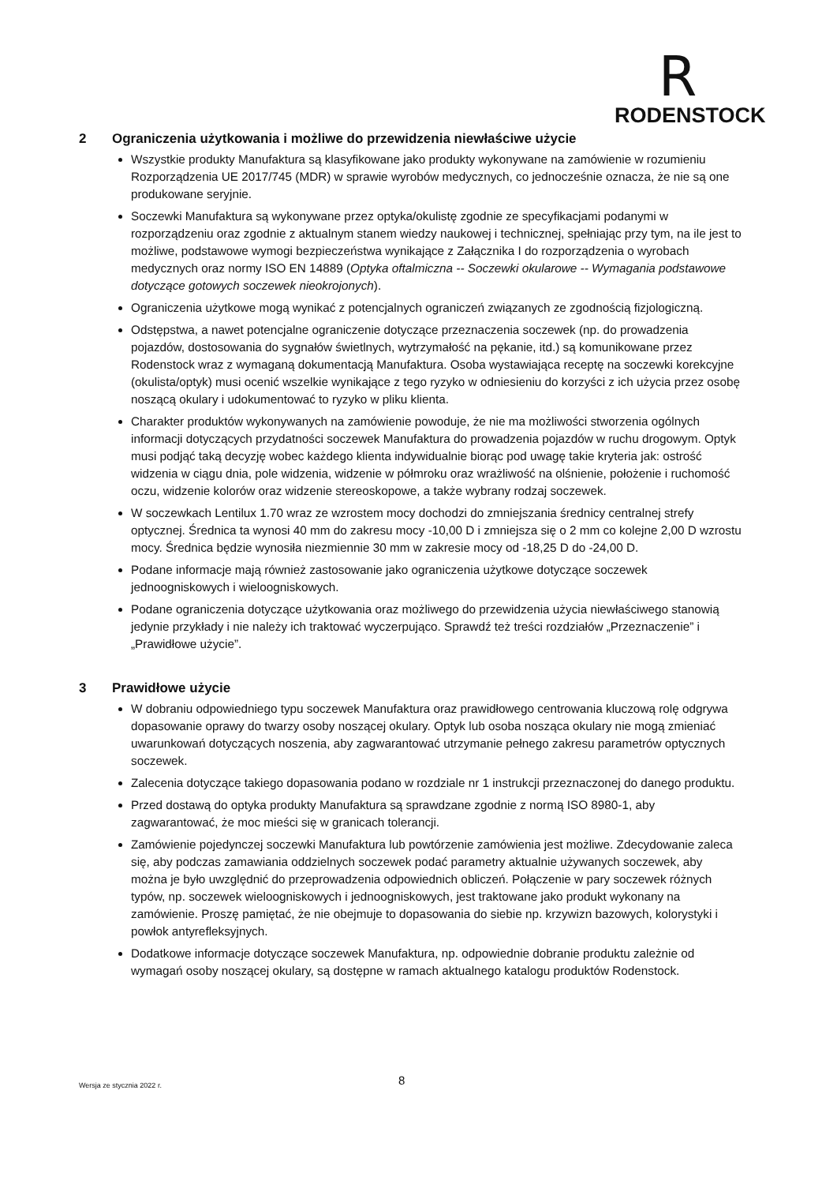R
RODENSTOCK
2 Ograniczenia użytkowania i możliwe do przewidzenia niewłaściwe użycie
Wszystkie produkty Manufaktura są klasyfikowane jako produkty wykonywane na zamówienie w rozumieniu Rozporządzenia UE 2017/745 (MDR) w sprawie wyrobów medycznych, co jednocześnie oznacza, że nie są one produkowane seryjnie.
Soczewki Manufaktura są wykonywane przez optyka/okulistę zgodnie ze specyfikacjami podanymi w rozporządzeniu oraz zgodnie z aktualnym stanem wiedzy naukowej i technicznej, spełniając przy tym, na ile jest to możliwe, podstawowe wymogi bezpieczeństwa wynikające z Załącznika I do rozporządzenia o wyrobach medycznych oraz normy ISO EN 14889 (Optyka oftalmiczna -- Soczewki okularowe -- Wymagania podstawowe dotyczące gotowych soczewek nieokrojonych).
Ograniczenia użytkowe mogą wynikać z potencjalnych ograniczeń związanych ze zgodnością fizjologiczną.
Odstępstwa, a nawet potencjalne ograniczenie dotyczące przeznaczenia soczewek (np. do prowadzenia pojazdów, dostosowania do sygnałów świetlnych, wytrzymałość na pękanie, itd.) są komunikowane przez Rodenstock wraz z wymaganą dokumentacją Manufaktura. Osoba wystawiająca receptę na soczewki korekcyjne (okulista/optyk) musi ocenić wszelkie wynikające z tego ryzyko w odniesieniu do korzyści z ich użycia przez osobę noszącą okulary i udokumentować to ryzyko w pliku klienta.
Charakter produktów wykonywanych na zamówienie powoduje, że nie ma możliwości stworzenia ogólnych informacji dotyczących przydatności soczewek Manufaktura do prowadzenia pojazdów w ruchu drogowym. Optyk musi podjąć taką decyzję wobec każdego klienta indywidualnie biorąc pod uwagę takie kryteria jak: ostrość widzenia w ciągu dnia, pole widzenia, widzenie w półmroku oraz wrażliwość na olśnienie, położenie i ruchomość oczu, widzenie kolorów oraz widzenie stereoskopowe, a także wybrany rodzaj soczewek.
W soczewkach Lentilux 1.70 wraz ze wzrostem mocy dochodzi do zmniejszania średnicy centralnej strefy optycznej. Średnica ta wynosi 40 mm do zakresu mocy -10,00 D i zmniejsza się o 2 mm co kolejne 2,00 D wzrostu mocy. Średnica będzie wynosiła niezmiennie 30 mm w zakresie mocy od -18,25 D do -24,00 D.
Podane informacje mają również zastosowanie jako ograniczenia użytkowe dotyczące soczewek jednoogniskowych i wieloogniskowych.
Podane ograniczenia dotyczące użytkowania oraz możliwego do przewidzenia użycia niewłaściwego stanowią jedynie przykłady i nie należy ich traktować wyczerpująco. Sprawdź też treści rozdziałów „Przeznaczenie” i „Prawidłowe użycie”.
3 Prawidłowe użycie
W dobraniu odpowiedniego typu soczewek Manufaktura oraz prawidłowego centrowania kluczową rolę odgrywa dopasowanie oprawy do twarzy osoby noszącej okulary. Optyk lub osoba nosząca okulary nie mogą zmieniać uwarunkowań dotyczących noszenia, aby zagwarantować utrzymanie pełnego zakresu parametrów optycznych soczewek.
Zalecenia dotyczące takiego dopasowania podano w rozdziale nr 1 instrukcji przeznaczonej do danego produktu.
Przed dostawą do optyka produkty Manufaktura są sprawdzane zgodnie z normą ISO 8980-1, aby zagwarantować, że moc mieści się w granicach tolerancji.
Zamówienie pojedynczej soczewki Manufaktura lub powtórzenie zamówienia jest możliwe. Zdecydowanie zaleca się, aby podczas zamawiania oddzielnych soczewek podać parametry aktualnie używanych soczewek, aby można je było uwzględnić do przeprowadzenia odpowiednich obliczeń. Połączenie w pary soczewek różnych typów, np. soczewek wieloogniskowych i jednoogniskowych, jest traktowane jako produkt wykonany na zamówienie. Proszę pamiętać, że nie obejmuje to dopasowania do siebie np. krzywizn bazowych, kolorystyki i powłok antyrefleksyjnych.
Dodatkowe informacje dotyczące soczewek Manufaktura, np. odpowiednie dobranie produktu zależnie od wymagań osoby noszącej okulary, są dostępne w ramach aktualnego katalogu produktów Rodenstock.
Wersja ze stycznia 2022 r.
8